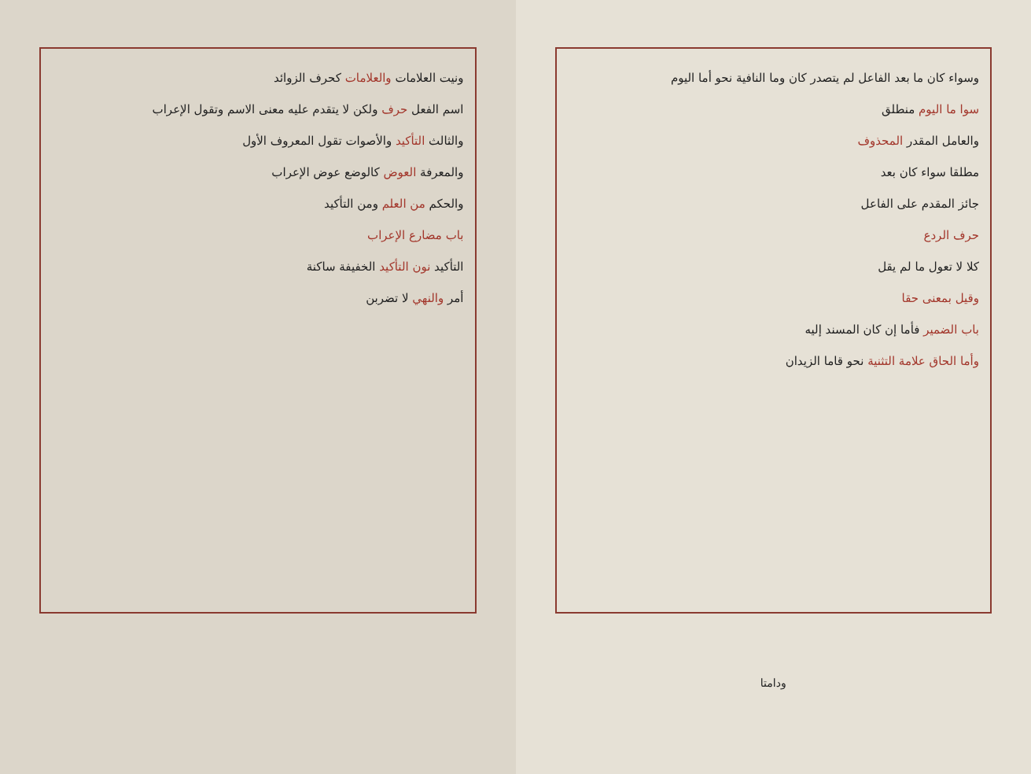ونيت العلامات والعلامات كحرف الزوائد
اسم الفعل حرف ولكن لا يتقدم عليه معنى الاسم وتقول الإعراب
والثالث التأكيد والأصوات تقول المعروف الأول
والمعرفة العوض كالوضع عوض الإعراب
والحكم من العلم ومن التأكيد
باب مضارع الإعراب
التأكيد نون التأكيد الخفيفة ساكنة
أمر والنهي لا تضربن
وسواء كان ما بعد الفاعل لم يتصدر كان وما النافية نحو أما اليوم
سوا ما اليوم منطلق
والعامل المقدر المحذوف
مطلقا سواء كان بعد
جائز المقدم على الفاعل
حرف الردع
كلا لا تعول ما لم يقل
وقيل بمعنى حقا
باب الضمير فأما إن كان المسند إليه
وأما الحاق علامة التثنية نحو قاما الزيدان
ودامتا